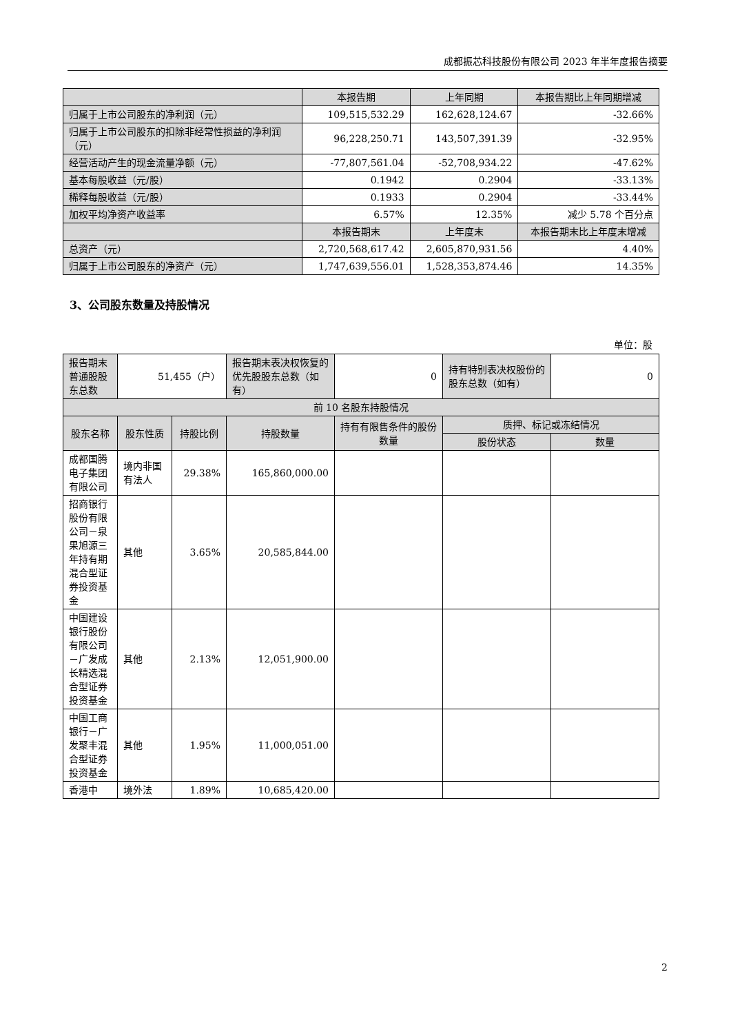成都振芯科技股份有限公司 2023 年半年度报告摘要
| | 本报告期 | 上年同期 | 本报告期比上年同期增减 |
| --- | --- | --- | --- |
| 归属于上市公司股东的净利润（元） | 109,515,532.29 | 162,628,124.67 | -32.66% |
| 归属于上市公司股东的扣除非经常性损益的净利润（元） | 96,228,250.71 | 143,507,391.39 | -32.95% |
| 经营活动产生的现金流量净额（元） | -77,807,561.04 | -52,708,934.22 | -47.62% |
| 基本每股收益（元/股） | 0.1942 | 0.2904 | -33.13% |
| 稀释每股收益（元/股） | 0.1933 | 0.2904 | -33.44% |
| 加权平均净资产收益率 | 6.57% | 12.35% | 减少 5.78 个百分点 |
| | 本报告期末 | 上年度末 | 本报告期末比上年度末增减 |
| 总资产（元） | 2,720,568,617.42 | 2,605,870,931.56 | 4.40% |
| 归属于上市公司股东的净资产（元） | 1,747,639,556.01 | 1,528,353,874.46 | 14.35% |
3、公司股东数量及持股情况
单位：股
| 报告期末普通股股东总数 | 51,455（户） | | 报告期末表决权恢复的优先股股东总数（如有） | 0 | 持有特别表决权股份的股东总数（如有） | 0 |
| 前 10 名股东持股情况 | | | | | | |
| 股东名称 | 股东性质 | 持股比例 | 持股数量 | 持有有限售条件的股份数量 | 质押、标记或冻结情况 | |
| | | | | | 股份状态 | 数量 |
| 成都国腾电子集团有限公司 | 境内非国有法人 | 29.38% | 165,860,000.00 | | | |
| 招商银行股份有限公司－泉果旭源三年持有期混合型证券投资基金 | 其他 | 3.65% | 20,585,844.00 | | | |
| 中国建设银行股份有限公司－广发成长精选混合型证券投资基金 | 其他 | 2.13% | 12,051,900.00 | | | |
| 中国工商银行－广发聚丰混合型证券投资基金 | 其他 | 1.95% | 11,000,051.00 | | | |
| 香港中 | 境外法 | 1.89% | 10,685,420.00 | | | |
2